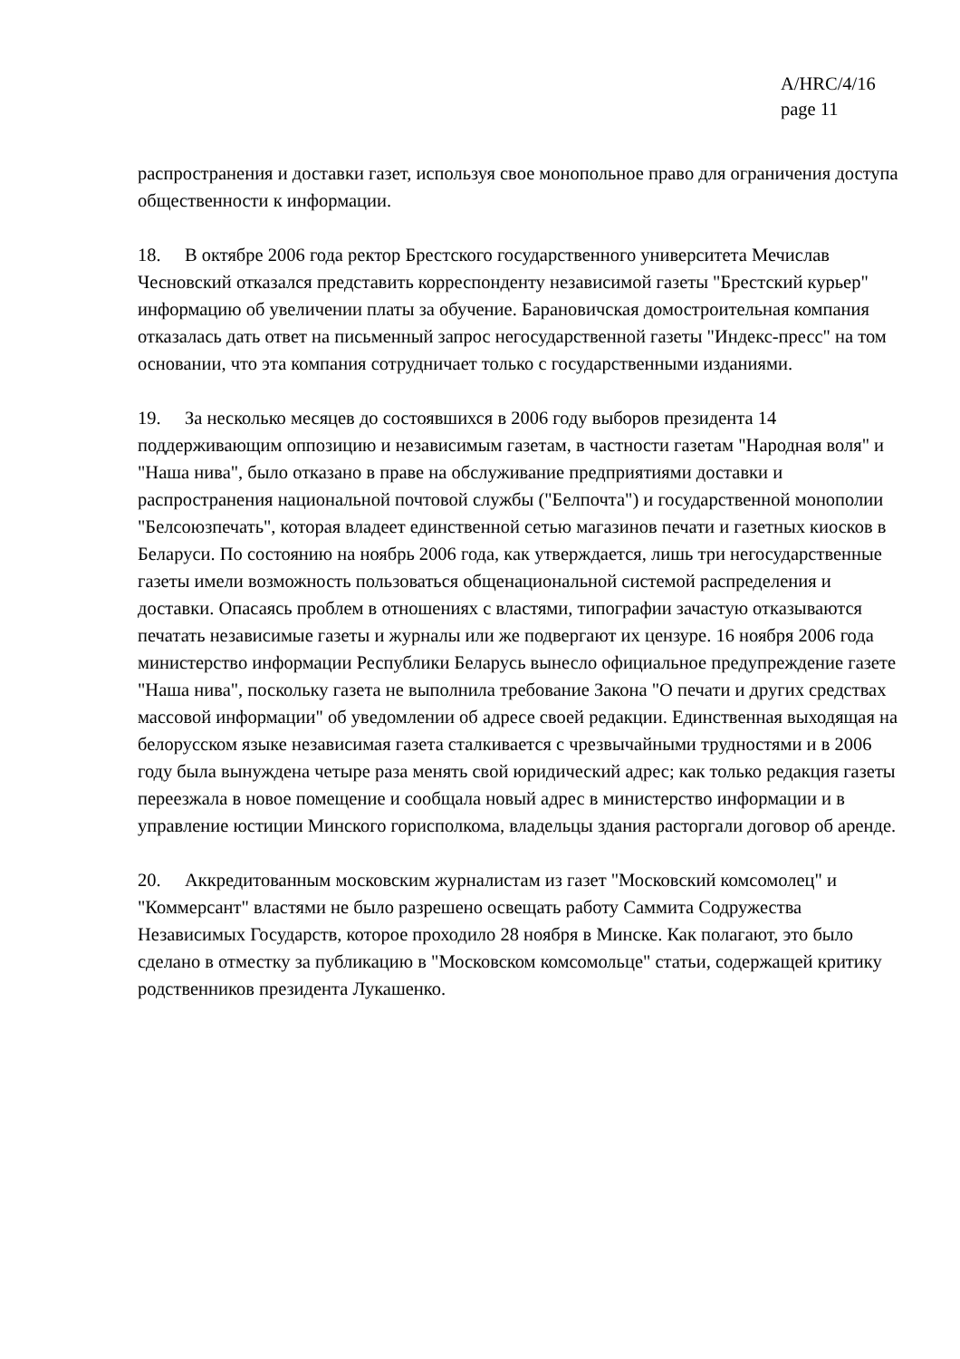A/HRC/4/16
page 11
распространения и доставки газет, используя свое монопольное право для ограничения доступа общественности к информации.
18. В октябре 2006 года ректор Брестского государственного университета Мечислав Чесновский отказался представить корреспонденту независимой газеты "Брестский курьер" информацию об увеличении платы за обучение. Барановичская домостроительная компания отказалась дать ответ на письменный запрос негосударственной газеты "Индекс-пресс" на том основании, что эта компания сотрудничает только с государственными изданиями.
19. За несколько месяцев до состоявшихся в 2006 году выборов президента 14 поддерживающим оппозицию и независимым газетам, в частности газетам "Народная воля" и "Наша нива", было отказано в праве на обслуживание предприятиями доставки и распространения национальной почтовой службы ("Белпочта") и государственной монополии "Белсоюзпечать", которая владеет единственной сетью магазинов печати и газетных киосков в Беларуси. По состоянию на ноябрь 2006 года, как утверждается, лишь три негосударственные газеты имели возможность пользоваться общенациональной системой распределения и доставки. Опасаясь проблем в отношениях с властями, типографии зачастую отказываются печатать независимые газеты и журналы или же подвергают их цензуре. 16 ноября 2006 года министерство информации Республики Беларусь вынесло официальное предупреждение газете "Наша нива", поскольку газета не выполнила требование Закона "О печати и других средствах массовой информации" об уведомлении об адресе своей редакции. Единственная выходящая на белорусском языке независимая газета сталкивается с чрезвычайными трудностями и в 2006 году была вынуждена четыре раза менять свой юридический адрес; как только редакция газеты переезжала в новое помещение и сообщала новый адрес в министерство информации и в управление юстиции Минского горисполкома, владельцы здания расторгали договор об аренде.
20. Аккредитованным московским журналистам из газет "Московский комсомолец" и "Коммерсант" властями не было разрешено освещать работу Саммита Содружества Независимых Государств, которое проходило 28 ноября в Минске. Как полагают, это было сделано в отместку за публикацию в "Московском комсомольце" статьи, содержащей критику родственников президента Лукашенко.